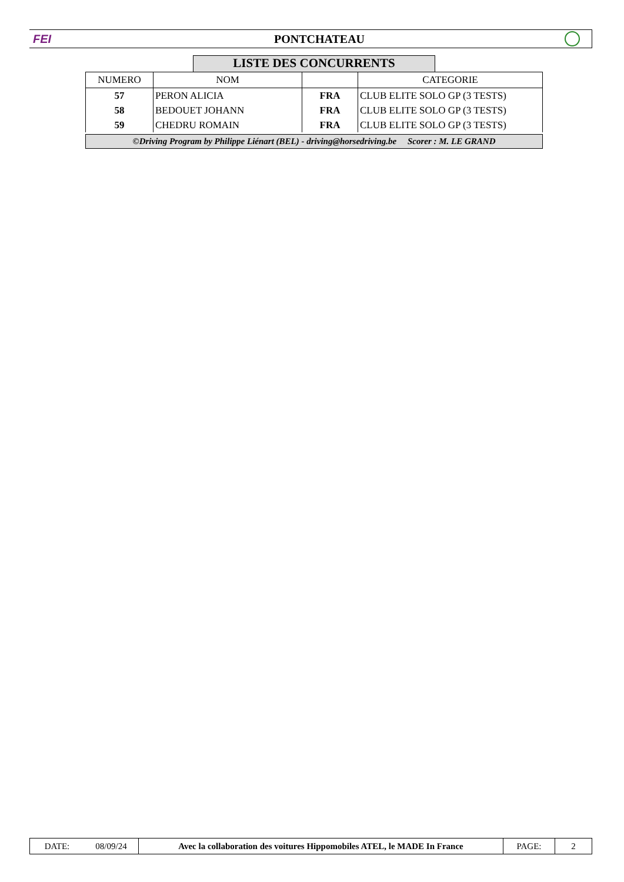FEI PONTCHATEAU
LISTE DES CONCURRENTS
| NUMERO | NOM | | CATEGORIE |
| --- | --- | --- | --- |
| 57 | PERON ALICIA | FRA | CLUB ELITE SOLO GP (3 TESTS) |
| 58 | BEDOUET JOHANN | FRA | CLUB ELITE SOLO GP (3 TESTS) |
| 59 | CHEDRU ROMAIN | FRA | CLUB ELITE SOLO GP (3 TESTS) |
©Driving Program by Philippe Liénart (BEL) - driving@horsedriving.be Scorer : M. LE GRAND
| DATE: | 08/09/24 | Avec la collaboration des voitures Hippomobiles ATEL, le MADE In France | PAGE: | 2 |